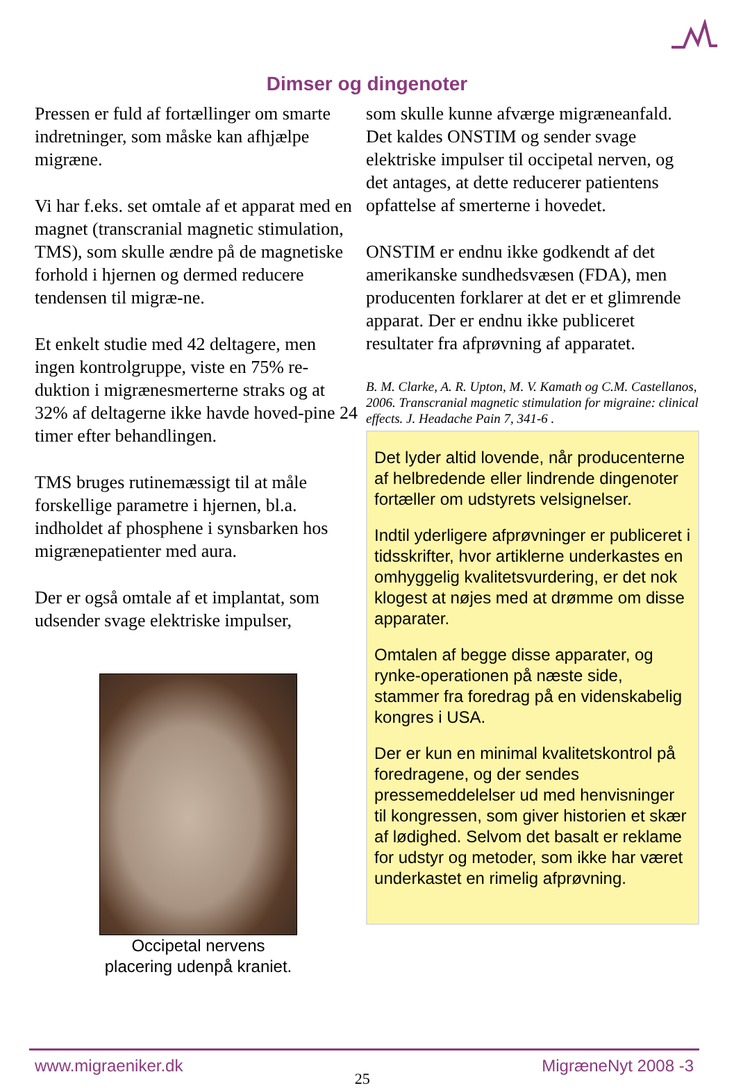Dimser og dingenoter
Pressen er fuld af fortællinger om smarte indretninger, som måske kan afhjælpe migræne.
Vi har f.eks. set omtale af et apparat med en magnet (transcranial magnetic stimulation, TMS), som skulle ændre på de magnetiske forhold i hjernen og dermed reducere tendensen til migræ-ne.
Et enkelt studie med 42 deltagere, men ingen kontrolgruppe, viste en 75% re-duktion i migrænesmerterne straks og at 32% af deltagerne ikke havde hoved-pine 24 timer efter behandlingen.
TMS bruges rutinemæssigt til at måle forskellige parametre i hjernen, bl.a. indholdet af phosphene i synsbarken hos migrænepatienter med aura.
Der er også omtale af et implantat, som udsender svage elektriske impulser,
Occipetal nervens placering udenpå kraniet.
som skulle kunne afværge migræneanfald. Det kaldes ONSTIM og sender svage elektriske impulser til occipetal nerven, og det antages, at dette reducerer patientens opfattelse af smerterne i hovedet.
ONSTIM er endnu ikke godkendt af det amerikanske sundhedsvæsen (FDA), men producenten forklarer at det er et glimrende apparat. Der er endnu ikke publiceret resultater fra afprøvning af apparatet.
B. M. Clarke, A. R. Upton, M. V. Kamath og C.M. Castellanos, 2006. Transcranial magnetic stimulation for migraine: clinical effects. J. Headache Pain 7, 341-6 .
Det lyder altid lovende, når producenterne af helbredende eller lindrende dingenoter fortæller om udstyrets velsignelser.
Indtil yderligere afprøvninger er publiceret i tidsskrifter, hvor artiklerne underkastes en omhyggelig kvalitetsvurdering, er det nok klogest at nøjes med at drømme om disse apparater.
Omtalen af begge disse apparater, og rynke-operationen på næste side, stammer fra foredrag på en videnskabelig kongres i USA.
Der er kun en minimal kvalitetskontrol på foredragene, og der sendes pressemeddelelser ud med henvisninger til kongressen, som giver historien et skær af lødighed. Selvom det basalt er reklame for udstyr og metoder, som ikke har været underkastet en rimelig afprøvning.
www.migraeniker.dk 25 MigræneNyt 2008 -3